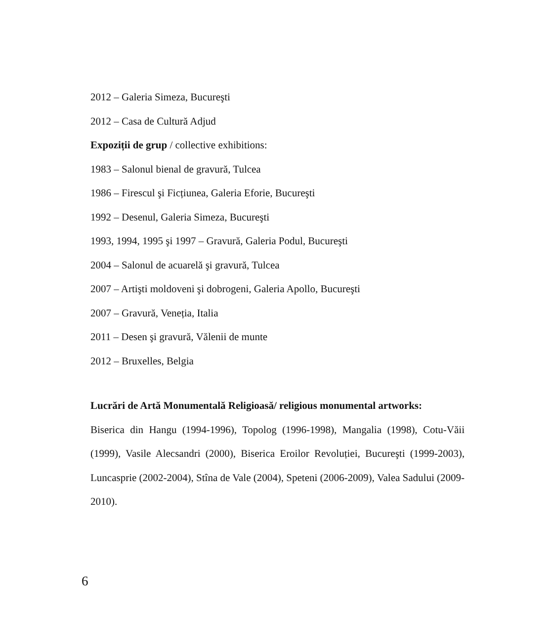2012 – Galeria Simeza, Bucureşti
2012 – Casa de Cultură Adjud
Expoziții de grup / collective exhibitions:
1983 – Salonul bienal de gravură, Tulcea
1986 – Firescul şi Ficțiunea, Galeria Eforie, Bucureşti
1992 – Desenul, Galeria Simeza, Bucureşti
1993, 1994, 1995 şi 1997 – Gravură, Galeria Podul, Bucureşti
2004 – Salonul de acuarelă şi gravură, Tulcea
2007 – Artişti moldoveni şi dobrogeni, Galeria Apollo, Bucureşti
2007 – Gravură, Veneția, Italia
2011 – Desen şi gravură, Vălenii de munte
2012 – Bruxelles, Belgia
Lucrări de Artă Monumentală Religioasă/ religious monumental artworks:
Biserica din Hangu (1994-1996), Topolog (1996-1998), Mangalia (1998), Cotu-Văii (1999), Vasile Alecsandri (2000), Biserica Eroilor Revoluției, Bucureşti (1999-2003), Luncasprie (2002-2004), Stîna de Vale (2004), Speteni (2006-2009), Valea Sadului (2009-2010).
6